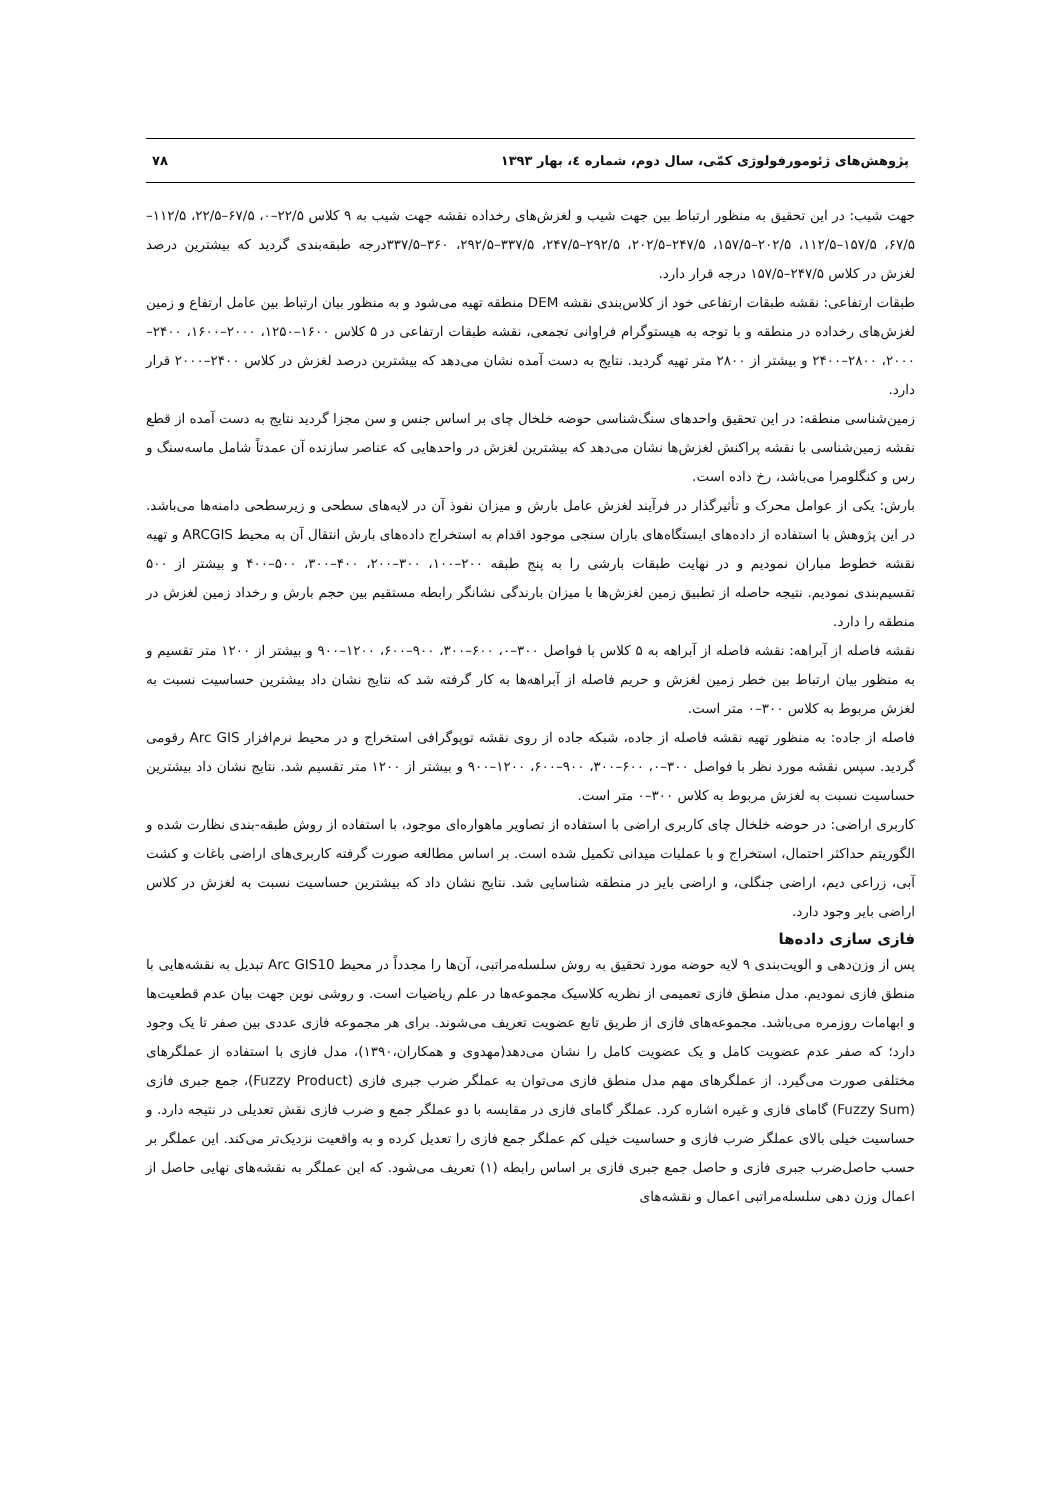پژوهش‌های ژئومورفولوژی کمّی، سال دوم، شماره ٤، بهار ۱۳۹۳ ۷۸
جهت شیب: در این تحقیق به منظور ارتباط بین جهت شیب و لغزش‌های رخداده نقشه جهت شیب به ۹ کلاس ۲۲/۵–۰، ۶۷/۵–۲۲/۵، ۱۱۲/۵–۶۷/۵، ۱۵۷/۵–۱۱۲/۵، ۲۰۲/۵–۱۵۷/۵، ۲۴۷/۵–۲۰۲/۵، ۲۹۲/۵–۲۴۷/۵، ۳۳۷/۵–۲۹۲/۵، ۳۶۰–۳۳۷/۵درجه طبقه‌بندی گردید که بیشترین درصد لغزش در کلاس ۲۴۷/۵–۱۵۷/۵ درجه قرار دارد.
طبقات ارتفاعی: نقشه طبقات ارتفاعی خود از کلاس‌بندی نقشه DEM منطقه تهیه می‌شود و به منظور بیان ارتباط بین عامل ارتفاع و زمین لغزش‌های رخداده در منطقه و با توجه به هیستوگرام فراوانی تجمعی، نقشه طبقات ارتفاعی در ۵ کلاس ۱۶۰۰–۱۲۵۰، ۲۰۰۰–۱۶۰۰، ۲۴۰۰–۲۰۰۰، ۲۸۰۰–۲۴۰۰ و بیشتر از ۲۸۰۰ متر تهیه گردید. نتایج به دست آمده نشان می‌دهد که بیشترین درصد لغزش در کلاس ۲۴۰۰–۲۰۰۰ قرار دارد.
زمین‌شناسی منطقه: در این تحقیق واحدهای سنگ‌شناسی حوضه خلخال چای بر اساس جنس و سن مجزا گردید نتایج به دست آمده از قطع نقشه زمین‌شناسی با نقشه پراکنش لغزش‌ها نشان می‌دهد که بیشترین لغزش در واحدهایی که عناصر سازنده آن عمدتاً شامل ماسه‌سنگ و رس و کنگلومرا می‌باشد، رخ داده است.
بارش: یکی از عوامل محرک و تأثیرگذار در فرآیند لغزش عامل بارش و میزان نفوذ آن در لایه‌های سطحی و زیرسطحی دامنه‌ها می‌باشد. در این پژوهش با استفاده از داده‌های ایستگاه‌های باران سنجی موجود اقدام به استخراج داده‌های بارش انتقال آن به محیط ARCGIS و تهیه نقشه خطوط مباران نمودیم و در نهایت طبقات بارشی را به پنج طبقه ۲۰۰–۱۰۰، ۳۰۰–۲۰۰، ۴۰۰–۳۰۰، ۵۰۰–۴۰۰ و بیشتر از ۵۰۰ تقسیم‌بندی نمودیم. نتیجه حاصله از تطبیق زمین لغزش‌ها با میزان بارندگی نشانگر رابطه مستقیم بین حجم بارش و رخداد زمین لغزش در منطقه را دارد.
نقشه فاصله از آبراهه: نقشه فاصله از آبراهه به ۵ کلاس با فواصل ۳۰۰–۰، ۶۰۰–۳۰۰، ۹۰۰–۶۰۰، ۱۲۰۰–۹۰۰ و بیشتر از ۱۲۰۰ متر تقسیم و به منظور بیان ارتباط بین خطر زمین لغزش و حریم فاصله از آبراهه‌ها به کار گرفته شد که نتایج نشان داد بیشترین حساسیت نسبت به لغزش مربوط به کلاس ۳۰۰–۰ متر است.
فاصله از جاده: به منظور تهیه نقشه فاصله از جاده، شبکه جاده از روی نقشه توپوگرافی استخراج و در محیط نرم‌افزار Arc GIS رقومی گردید. سپس نقشه مورد نظر با فواصل ۳۰۰–۰، ۶۰۰–۳۰۰، ۹۰۰–۶۰۰، ۱۲۰۰–۹۰۰ و بیشتر از ۱۲۰۰ متر تقسیم شد. نتایج نشان داد بیشترین حساسیت نسبت به لغزش مربوط به کلاس ۳۰۰–۰ متر است.
کاربری اراضی: در حوضه خلخال چای کاربری اراضی با استفاده از تصاویر ماهواره‌ای موجود، با استفاده از روش طبقه-بندی نظارت شده و الگوریتم حداکثر احتمال، استخراج و با عملیات میدانی تکمیل شده است. بر اساس مطالعه صورت گرفته کاربری‌های اراضی باغات و کشت آبی، زراعی دیم، اراضی جنگلی، و اراضی بایر در منطقه شناسایی شد. نتایج نشان داد که بیشترین حساسیت نسبت به لغزش در کلاس اراضی بایر وجود دارد.
فازی سازی داده‌ها
پس از وزن‌دهی و الویت‌بندی ۹ لایه حوضه مورد تحقیق به روش سلسله‌مراتبی، آن‌ها را مجدداً در محیط Arc GIS10 تبدیل به نقشه‌هایی با منطق فازی نمودیم. مدل منطق فازی تعمیمی از نظریه کلاسیک مجموعه‌ها در علم ریاضیات است. و روشی نوین جهت بیان عدم قطعیت‌ها و ابهامات روزمره می‌باشد. مجموعه‌های فازی از طریق تابع عضویت تعریف می‌شوند. برای هر مجموعه فازی عددی بین صفر تا یک وجود دارد؛ که صفر عدم عضویت کامل و یک عضویت کامل را نشان می‌دهد(مهدوی و همکاران،۱۳۹۰)، مدل فازی با استفاده از عملگرهای مختلفی صورت می‌گیرد. از عملگرهای مهم مدل منطق فازی می‌توان به عملگر ضرب جبری فازی (Fuzzy Product)، جمع جبری فازی (Fuzzy Sum) گامای فازی و غیره اشاره کرد. عملگر گامای فازی در مقایسه با دو عملگر جمع و ضرب فازی نقش تعدیلی در نتیجه دارد. و حساسیت خیلی بالای عملگر ضرب فازی و حساسیت خیلی کم عملگر جمع فازی را تعدیل کرده و به واقعیت نزدیک‌تر می‌کند. این عملگر بر حسب حاصل‌ضرب جبری فازی و حاصل جمع جبری فازی بر اساس رابطه (۱) تعریف می‌شود. که این عملگر به نقشه‌های نهایی حاصل از اعمال وزن دهی سلسله‌مراتبی اعمال و نقشه‌های